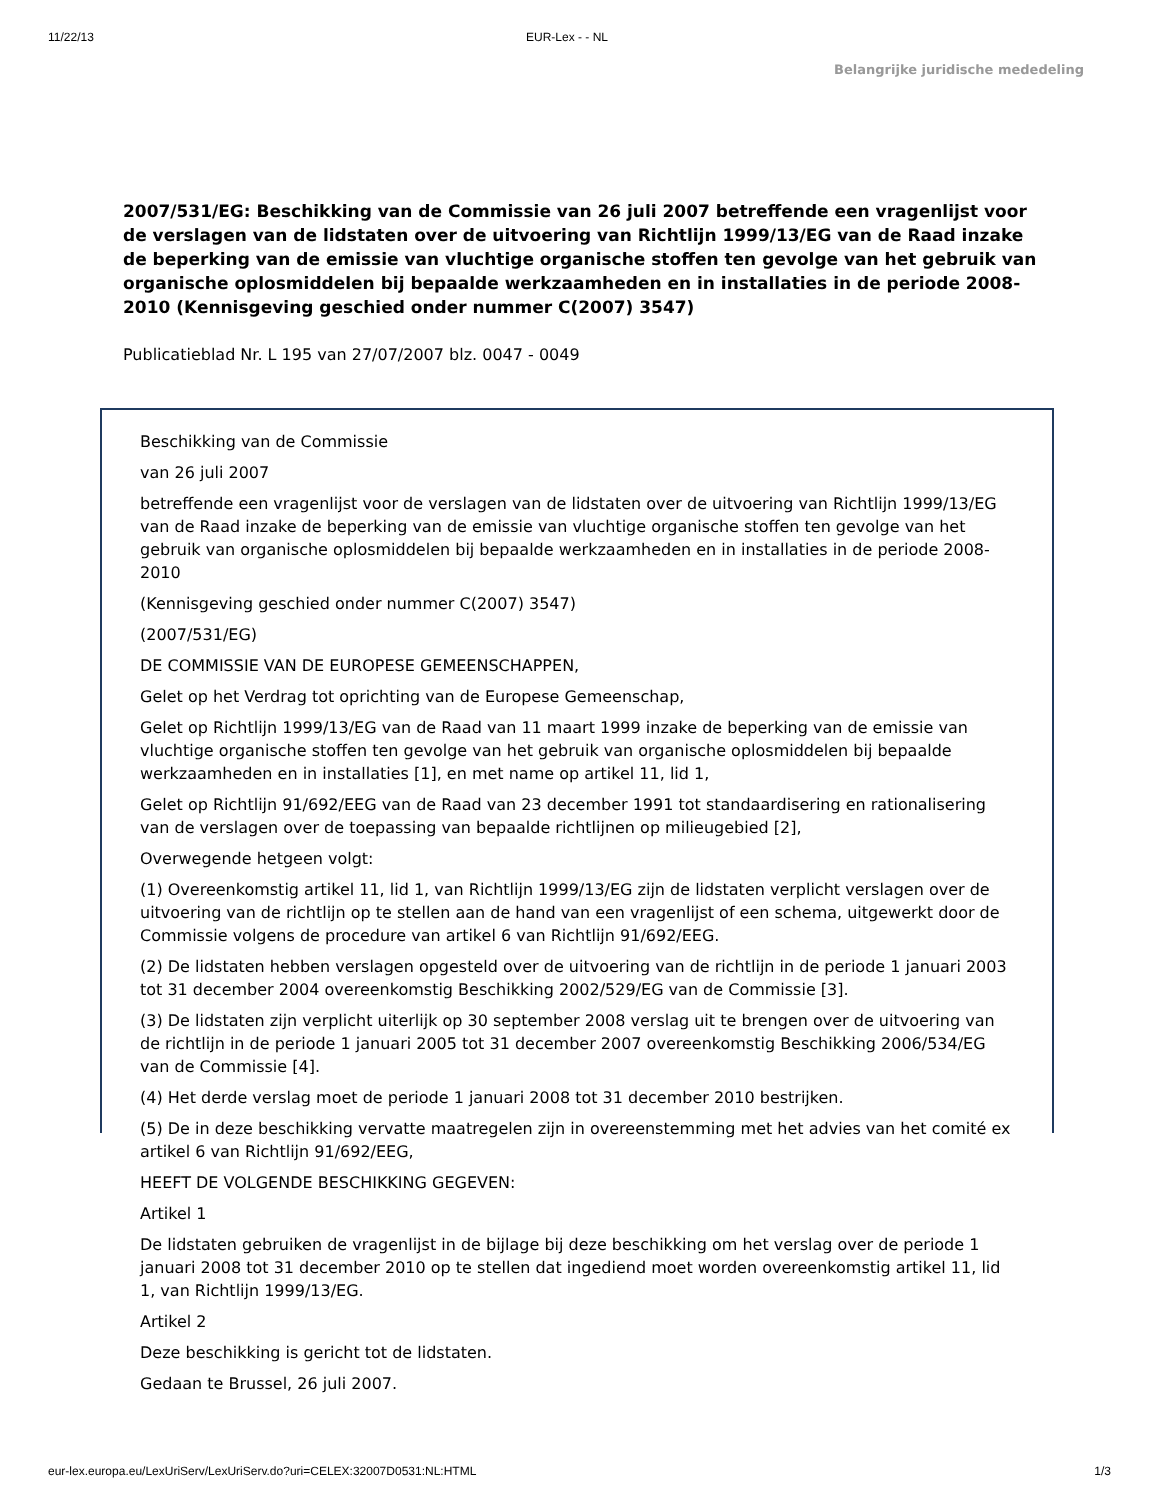11/22/13 EUR-Lex - - NL
Belangrijke juridische mededeling
2007/531/EG: Beschikking van de Commissie van 26 juli 2007 betreffende een vragenlijst voor de verslagen van de lidstaten over de uitvoering van Richtlijn 1999/13/EG van de Raad inzake de beperking van de emissie van vluchtige organische stoffen ten gevolge van het gebruik van organische oplosmiddelen bij bepaalde werkzaamheden en in installaties in de periode 2008-2010 (Kennisgeving geschied onder nummer C(2007) 3547)
Publicatieblad Nr. L 195 van 27/07/2007 blz. 0047 - 0049
Beschikking van de Commissie
van 26 juli 2007
betreffende een vragenlijst voor de verslagen van de lidstaten over de uitvoering van Richtlijn 1999/13/EG van de Raad inzake de beperking van de emissie van vluchtige organische stoffen ten gevolge van het gebruik van organische oplosmiddelen bij bepaalde werkzaamheden en in installaties in de periode 2008-2010
(Kennisgeving geschied onder nummer C(2007) 3547)
(2007/531/EG)
DE COMMISSIE VAN DE EUROPESE GEMEENSCHAPPEN,
Gelet op het Verdrag tot oprichting van de Europese Gemeenschap,
Gelet op Richtlijn 1999/13/EG van de Raad van 11 maart 1999 inzake de beperking van de emissie van vluchtige organische stoffen ten gevolge van het gebruik van organische oplosmiddelen bij bepaalde werkzaamheden en in installaties [1], en met name op artikel 11, lid 1,
Gelet op Richtlijn 91/692/EEG van de Raad van 23 december 1991 tot standaardisering en rationalisering van de verslagen over de toepassing van bepaalde richtlijnen op milieugebied [2],
Overwegende hetgeen volgt:
(1) Overeenkomstig artikel 11, lid 1, van Richtlijn 1999/13/EG zijn de lidstaten verplicht verslagen over de uitvoering van de richtlijn op te stellen aan de hand van een vragenlijst of een schema, uitgewerkt door de Commissie volgens de procedure van artikel 6 van Richtlijn 91/692/EEG.
(2) De lidstaten hebben verslagen opgesteld over de uitvoering van de richtlijn in de periode 1 januari 2003 tot 31 december 2004 overeenkomstig Beschikking 2002/529/EG van de Commissie [3].
(3) De lidstaten zijn verplicht uiterlijk op 30 september 2008 verslag uit te brengen over de uitvoering van de richtlijn in de periode 1 januari 2005 tot 31 december 2007 overeenkomstig Beschikking 2006/534/EG van de Commissie [4].
(4) Het derde verslag moet de periode 1 januari 2008 tot 31 december 2010 bestrijken.
(5) De in deze beschikking vervatte maatregelen zijn in overeenstemming met het advies van het comité ex artikel 6 van Richtlijn 91/692/EEG,
HEEFT DE VOLGENDE BESCHIKKING GEGEVEN:
Artikel 1
De lidstaten gebruiken de vragenlijst in de bijlage bij deze beschikking om het verslag over de periode 1 januari 2008 tot 31 december 2010 op te stellen dat ingediend moet worden overeenkomstig artikel 11, lid 1, van Richtlijn 1999/13/EG.
Artikel 2
Deze beschikking is gericht tot de lidstaten.
Gedaan te Brussel, 26 juli 2007.
eur-lex.europa.eu/LexUriServ/LexUriServ.do?uri=CELEX:32007D0531:NL:HTML 1/3